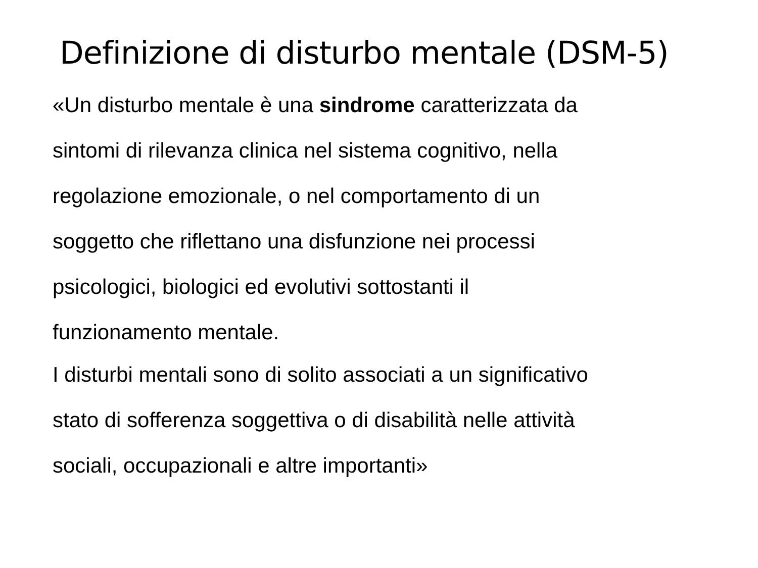Definizione di disturbo mentale (DSM-5)
«Un disturbo mentale è una sindrome caratterizzata da
sintomi di rilevanza clinica nel sistema cognitivo, nella
regolazione emozionale, o nel comportamento di un
soggetto che riflettano una disfunzione nei processi
psicologici, biologici ed evolutivi sottostanti il
funzionamento mentale.
I disturbi mentali sono di solito associati a un significativo
stato di sofferenza soggettiva o di disabilità nelle attività
sociali, occupazionali e altre importanti»